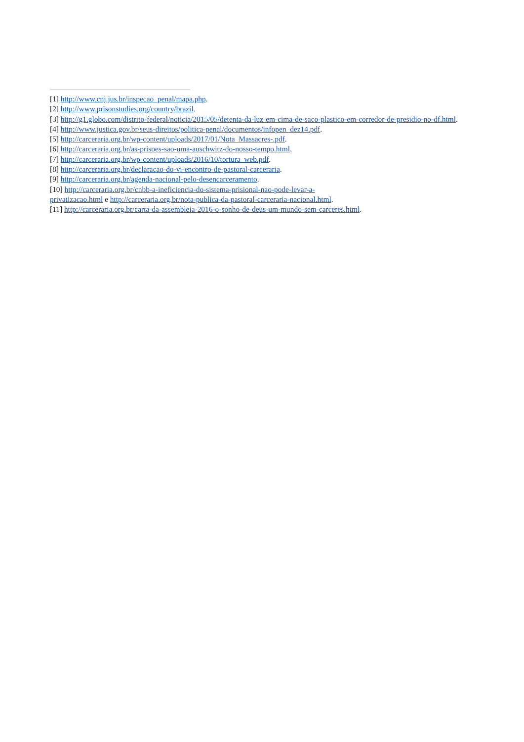[1] http://www.cnj.jus.br/inspecao_penal/mapa.php.
[2] http://www.prisonstudies.org/country/brazil.
[3] http://g1.globo.com/distrito-federal/noticia/2015/05/detenta-da-luz-em-cima-de-saco-plastico-em-corredor-de-presidio-no-df.html.
[4] http://www.justica.gov.br/seus-direitos/politica-penal/documentos/infopen_dez14.pdf.
[5] http://carceraria.org.br/wp-content/uploads/2017/01/Nota_Massacres-.pdf.
[6] http://carceraria.org.br/as-prisoes-sao-uma-auschwitz-do-nosso-tempo.html.
[7] http://carceraria.org.br/wp-content/uploads/2016/10/tortura_web.pdf.
[8] http://carceraria.org.br/declaracao-do-vi-encontro-de-pastoral-carceraria.
[9] http://carceraria.org.br/agenda-nacional-pelo-desencarceramento.
[10] http://carceraria.org.br/cnbb-a-ineficiencia-do-sistema-prisional-nao-pode-levar-a-
privatizacao.html e http://carceraria.org.br/nota-publica-da-pastoral-carceraria-nacional.html.
[11] http://carceraria.org.br/carta-da-assembleia-2016-o-sonho-de-deus-um-mundo-sem-carceres.html.